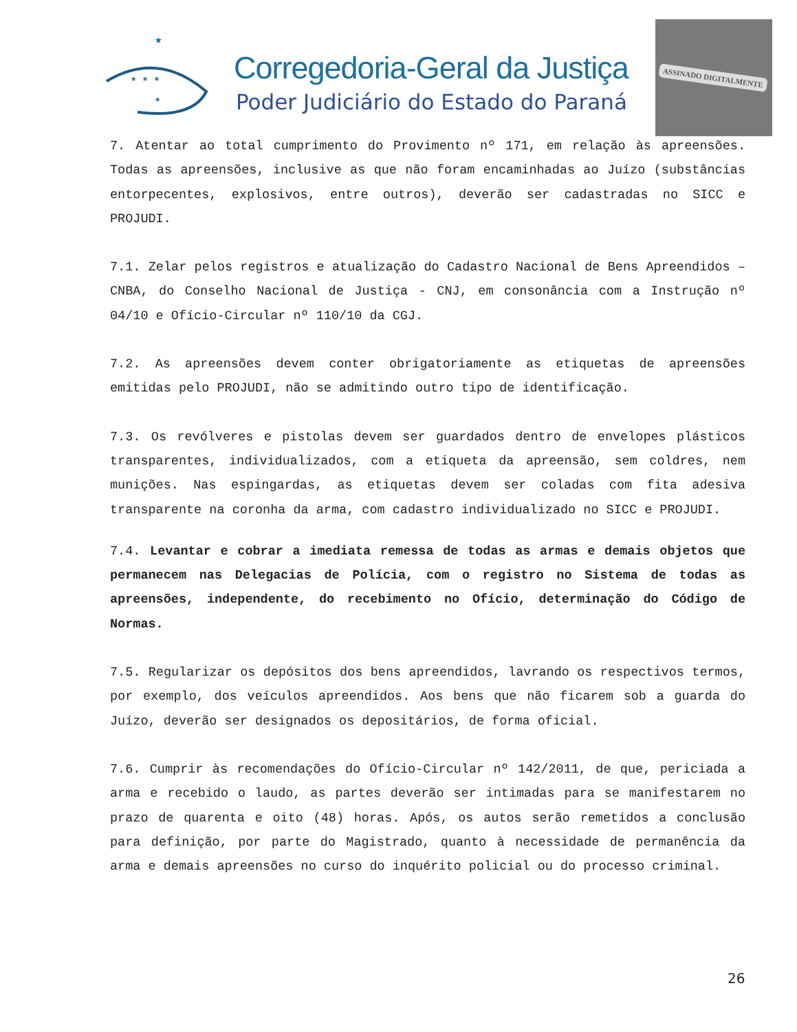★
★ ★ ★
★
Corregedoria-Geral da Justiça
Poder Judiciário do Estado do Paraná
ASSINADO DIGITALMENTE
7. Atentar ao total cumprimento do Provimento nº 171, em relação às apreensões. Todas as apreensões, inclusive as que não foram encaminhadas ao Juízo (substâncias entorpecentes, explosivos, entre outros), deverão ser cadastradas no SICC e PROJUDI.
7.1. Zelar pelos registros e atualização do Cadastro Nacional de Bens Apreendidos – CNBA, do Conselho Nacional de Justiça - CNJ, em consonância com a Instrução nº 04/10 e Ofício-Circular nº 110/10 da CGJ.
7.2. As apreensões devem conter obrigatoriamente as etiquetas de apreensões emitidas pelo PROJUDI, não se admitindo outro tipo de identificação.
7.3. Os revólveres e pistolas devem ser guardados dentro de envelopes plásticos transparentes, individualizados, com a etiqueta da apreensão, sem coldres, nem munições. Nas espingardas, as etiquetas devem ser coladas com fita adesiva transparente na coronha da arma, com cadastro individualizado no SICC e PROJUDI.
7.4. Levantar e cobrar a imediata remessa de todas as armas e demais objetos que permanecem nas Delegacias de Polícia, com o registro no Sistema de todas as apreensões, independente, do recebimento no Ofício, determinação do Código de Normas.
7.5. Regularizar os depósitos dos bens apreendidos, lavrando os respectivos termos, por exemplo, dos veículos apreendidos. Aos bens que não ficarem sob a guarda do Juízo, deverão ser designados os depositários, de forma oficial.
7.6. Cumprir às recomendações do Ofício-Circular nº 142/2011, de que, periciada a arma e recebido o laudo, as partes deverão ser intimadas para se manifestarem no prazo de quarenta e oito (48) horas. Após, os autos serão remetidos a conclusão para definição, por parte do Magistrado, quanto à necessidade de permanência da arma e demais apreensões no curso do inquérito policial ou do processo criminal.
26